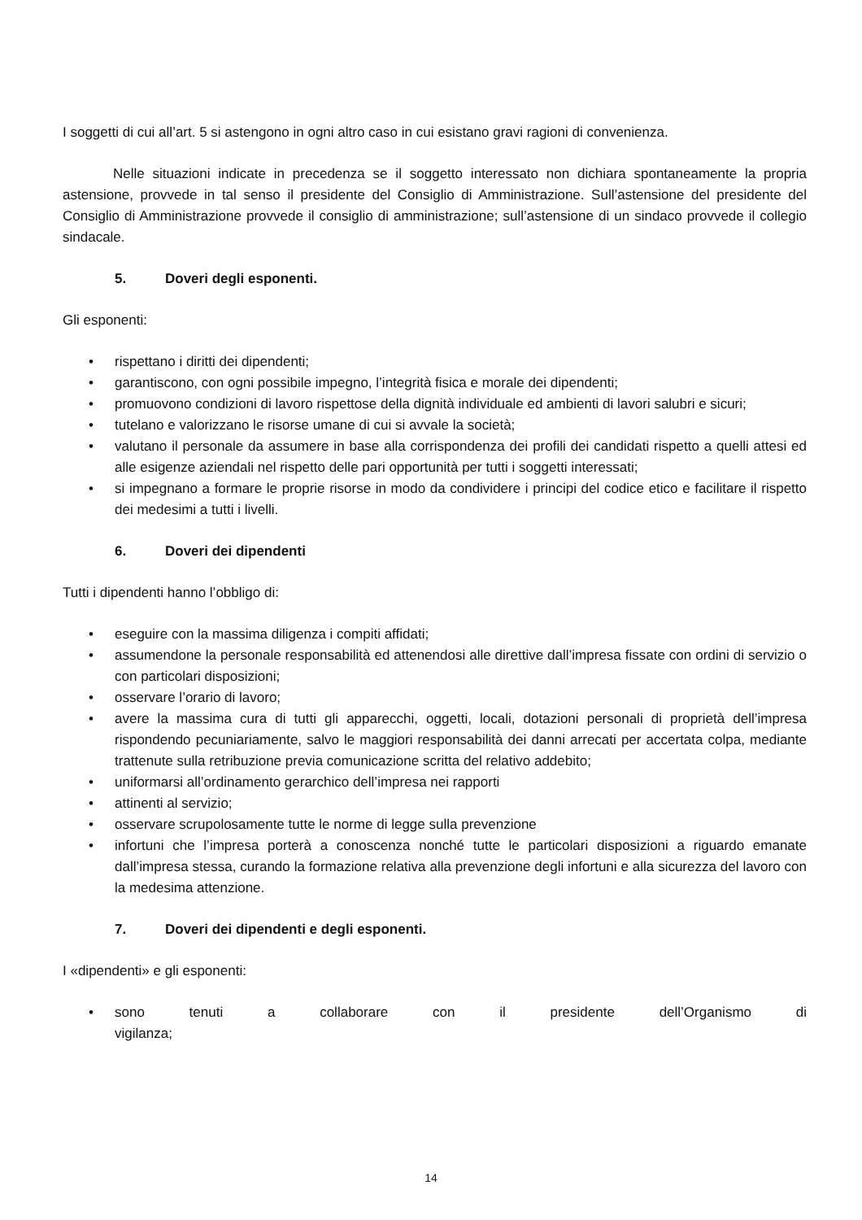I soggetti di cui all’art. 5 si astengono in ogni altro caso in cui esistano gravi ragioni di convenienza.
Nelle situazioni indicate in precedenza se il soggetto interessato non dichiara spontaneamente la propria astensione, provvede in tal senso il presidente del Consiglio di Amministrazione. Sull’astensione del presidente del Consiglio di Amministrazione provvede il consiglio di amministrazione; sull’astensione di un sindaco provvede il collegio sindacale.
5. Doveri degli esponenti.
Gli esponenti:
• rispettano i diritti dei dipendenti;
• garantiscono, con ogni possibile impegno, l’integrità fisica e morale dei dipendenti;
• promuovono condizioni di lavoro rispettose della dignità individuale ed ambienti di lavori salubri e sicuri;
• tutelano e valorizzano le risorse umane di cui si avvale la società;
• valutano il personale da assumere in base alla corrispondenza dei profili dei candidati rispetto a quelli attesi ed alle esigenze aziendali nel rispetto delle pari opportunità per tutti i soggetti interessati;
• si impegnano a formare le proprie risorse in modo da condividere i principi del codice etico e facilitare il rispetto dei medesimi a tutti i livelli.
6. Doveri dei dipendenti
Tutti i dipendenti hanno l’obbligo di:
• eseguire con la massima diligenza i compiti affidati;
• assumendone la personale responsabilità ed attenendosi alle direttive dall’impresa fissate con ordini di servizio o con particolari disposizioni;
• osservare l’orario di lavoro;
• avere la massima cura di tutti gli apparecchi, oggetti, locali, dotazioni personali di proprietà dell’impresa rispondendo pecuniariamente, salvo le maggiori responsabilità dei danni arrecati per accertata colpa, mediante trattenute sulla retribuzione previa comunicazione scritta del relativo addebito;
• uniformarsi all’ordinamento gerarchico dell’impresa nei rapporti
• attinenti al servizio;
• osservare scrupolosamente tutte le norme di legge sulla prevenzione
• infortuni che l’impresa porterà a conoscenza nonché tutte le particolari disposizioni a riguardo emanate dall’impresa stessa, curando la formazione relativa alla prevenzione degli infortuni e alla sicurezza del lavoro con la medesima attenzione.
7. Doveri dei dipendenti e degli esponenti.
I «dipendenti» e gli esponenti:
• sono tenuti a collaborare con il presidente dell’Organismo di
vigilanza;
14